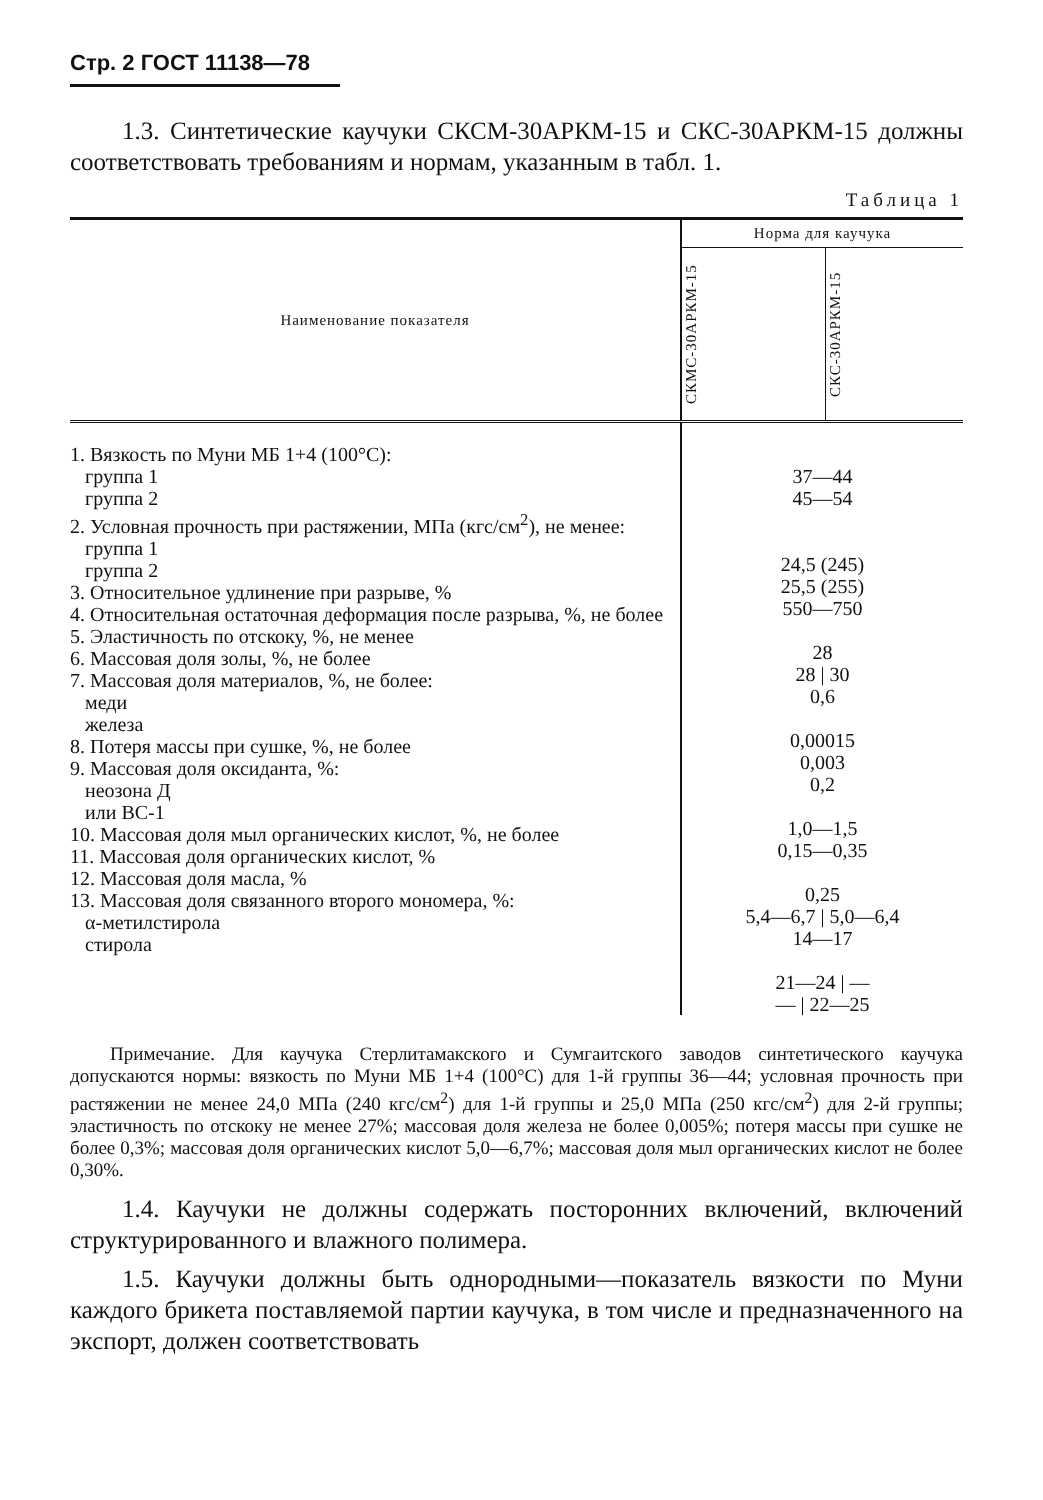Стр. 2 ГОСТ 11138—78
1.3. Синтетические каучуки СКСМ-30АРКМ-15 и СКС-30АРКМ-15 должны соответствовать требованиям и нормам, указанным в табл. 1.
Таблица 1
| Наименование показателя | Норма для каучука | |
| --- | --- | --- |
| | СКМС-30АРКМ-15 | СКС-30АРКМ-15 |
| 1. Вязкость по Муни МБ 1+4 (100°С): группа 1 группа 2 2. Условная прочность при растяжении, МПа (кгс/см<sup>2</sup>), не менее: группа 1 группа 2 3. Относительное удлинение при разрыве, % 4. Относительная остаточная деформация после разрыва, %, не более 5. Эластичность по отскоку, %, не менее 6. Массовая доля золы, %, не более 7. Массовая доля материалов, %, не более: меди железа 8. Потеря массы при сушке, %, не более 9. Массовая доля оксиданта, %: неозона Д или ВС-1 10. Массовая доля мыл органических кислот, %, не более 11. Массовая доля органических кислот, % 12. Массовая доля масла, % 13. Массовая доля связанного второго мономера, %: α-метилстирола стирола | 37—44 45—54 24,5 (245) 25,5 (255) 550—750 28 28 / 30 0,6 0,00015 0,003 0,2 1,0—1,5 0,15—0,35 0,25 5,4—6,7 / 5,0—6,4 14—17 21—24 / — — / 22—25 | |
Примечание. Для каучука Стерлитамакского и Сумгаитского заводов синтетического каучука допускаются нормы: вязкость по Муни МБ 1+4 (100°С) для 1-й группы 36—44; условная прочность при растяжении не менее 24,0 МПа (240 кгс/см<sup>2</sup>) для 1-й группы и 25,0 МПа (250 кгс/см<sup>2</sup>) для 2-й группы; эластичность по отскоку не менее 27%; массовая доля железа не более 0,005%; потеря массы при сушке не более 0,3%; массовая доля органических кислот 5,0—6,7%; массовая доля мыл органических кислот не более 0,30%.
1.4. Каучуки не должны содержать посторонних включений, включений структурированного и влажного полимера.
1.5. Каучуки должны быть однородными—показатель вязкости по Муни каждого брикета поставляемой партии каучука, в том числе и предназначенного на экспорт, должен соответствовать